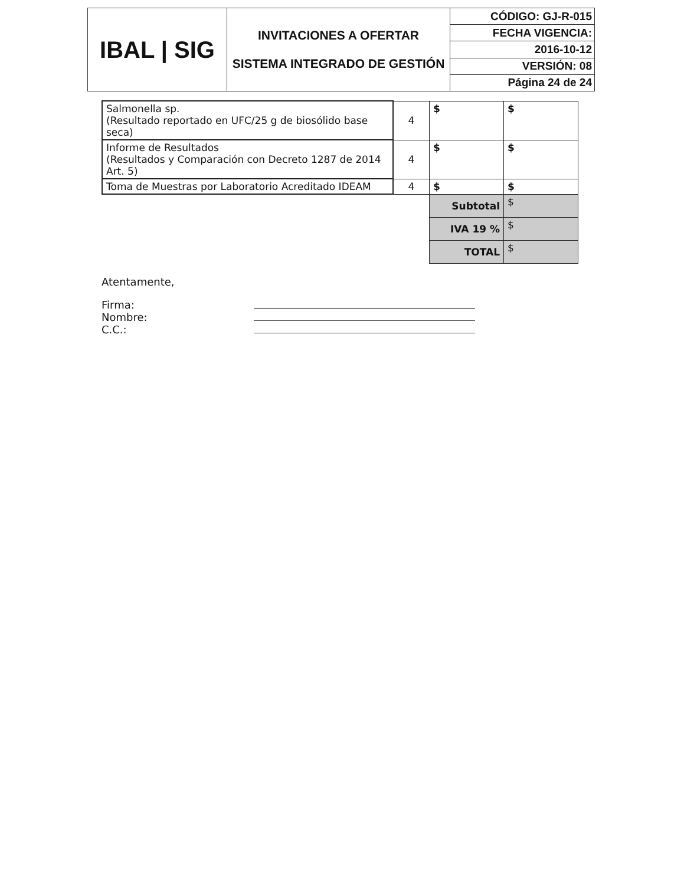| IBAL / SIG | INVITACIONES A OFERTAR SISTEMA INTEGRADO DE GESTIÓN | CÓDIGO: GJ-R-015 |
| | | FECHA VIGENCIA: |
| | | 2016-10-12 |
| | | VERSIÓN: 08 |
| | | Página 24 de 24 |
| Salmonella sp. (Resultado reportado en UFC/25 g de biosólido base seca) | 4 | $ | $ |
| Informe de Resultados (Resultados y Comparación con Decreto 1287 de 2014 Art. 5) | 4 | $ | $ |
| Toma de Muestras por Laboratorio Acreditado IDEAM | 4 | $ | $ |
| | | Subtotal | $ |
| | | IVA 19 % | $ |
| | | TOTAL | $ |
Atentamente,
Firma:
Nombre:
C.C.: